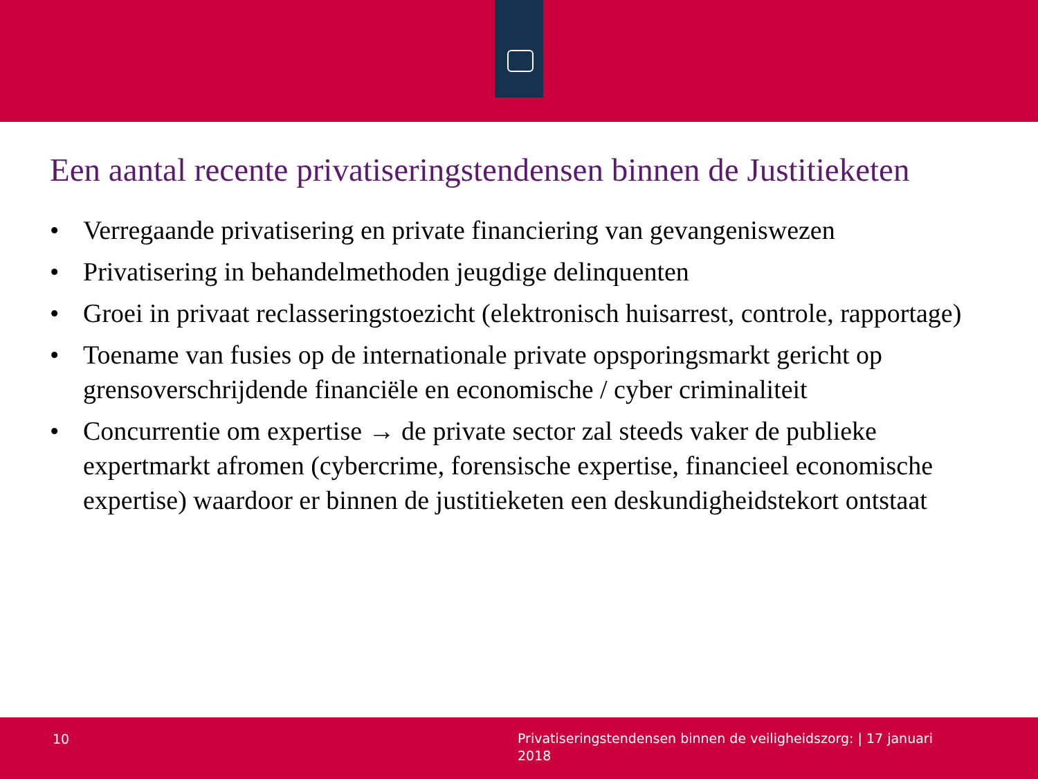Een aantal recente privatiseringstendensen binnen de Justitieketen
• Verregaande privatisering en private financiering van gevangeniswezen
• Privatisering in behandelmethoden jeugdige delinquenten
• Groei in privaat reclasseringstoezicht (elektronisch huisarrest, controle, rapportage)
• Toename van fusies op de internationale private opsporingsmarkt gericht op grensoverschrijdende financiële en economische / cyber criminaliteit
• Concurrentie om expertise → de private sector zal steeds vaker de publieke expertmarkt afromen (cybercrime, forensische expertise, financieel economische expertise) waardoor er binnen de justitieketen een deskundigheidstekort ontstaat
10 Privatiseringstendensen binnen de veiligheidszorg: | 17 januari 2018